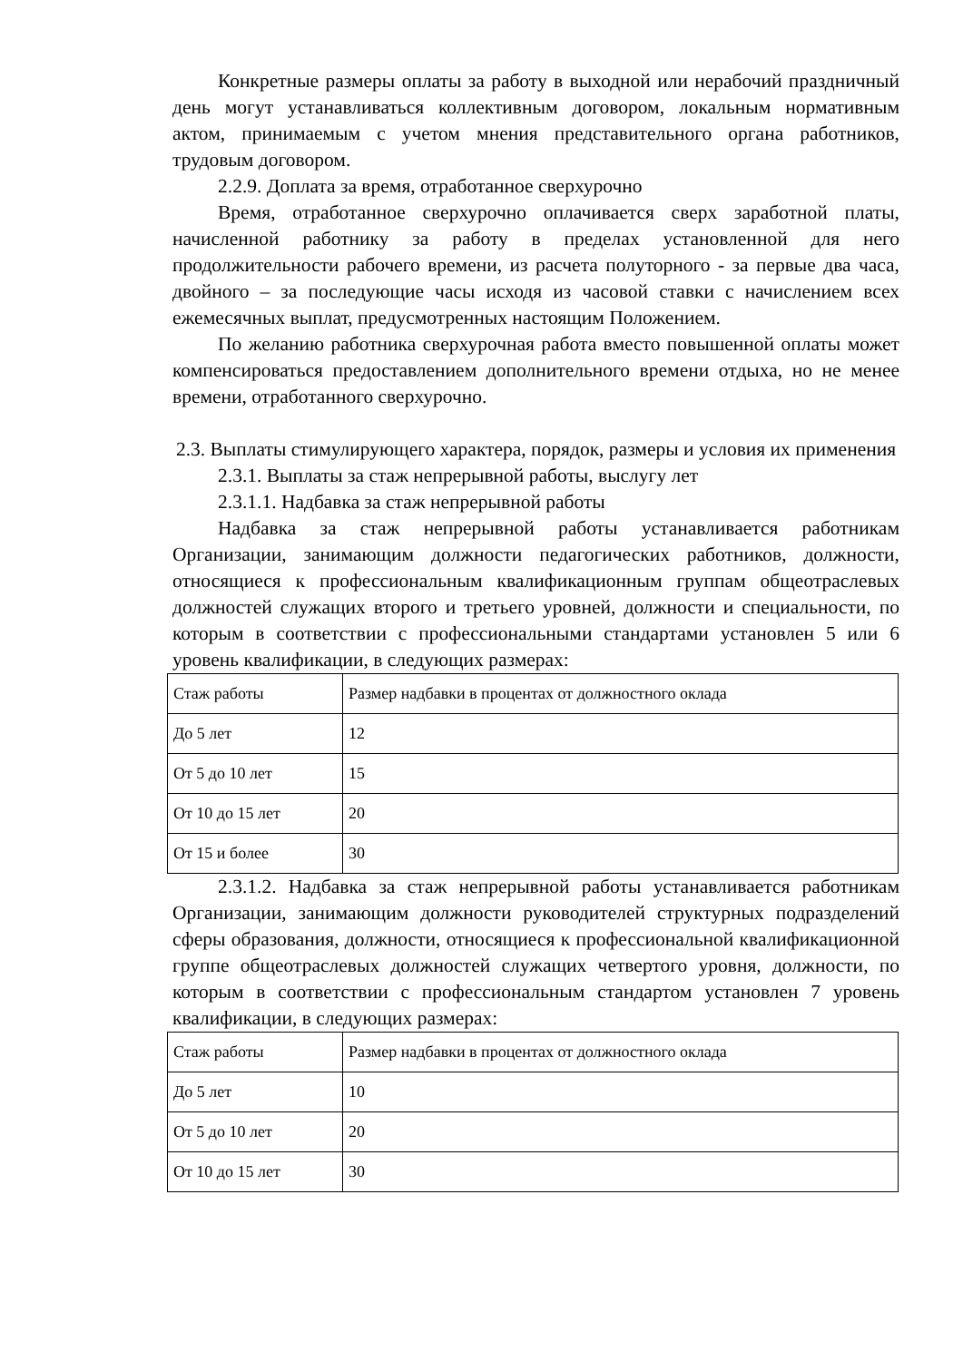Конкретные размеры оплаты за работу в выходной или нерабочий праздничный день могут устанавливаться коллективным договором, локальным нормативным актом, принимаемым с учетом мнения представительного органа работников, трудовым договором.
2.2.9. Доплата за время, отработанное сверхурочно
Время, отработанное сверхурочно оплачивается сверх заработной платы, начисленной работнику за работу в пределах установленной для него продолжительности рабочего времени, из расчета полуторного - за первые два часа, двойного – за последующие часы исходя из часовой ставки с начислением всех ежемесячных выплат, предусмотренных настоящим Положением.
По желанию работника сверхурочная работа вместо повышенной оплаты может компенсироваться предоставлением дополнительного времени отдыха, но не менее времени, отработанного сверхурочно.
2.3. Выплаты стимулирующего характера, порядок, размеры и условия их применения
2.3.1. Выплаты за стаж непрерывной работы, выслугу лет
2.3.1.1. Надбавка за стаж непрерывной работы
Надбавка за стаж непрерывной работы устанавливается работникам Организации, занимающим должности педагогических работников, должности, относящиеся к профессиональным квалификационным группам общеотраслевых должностей служащих второго и третьего уровней, должности и специальности, по которым в соответствии с профессиональными стандартами установлен 5 или 6 уровень квалификации, в следующих размерах:
| Стаж работы | Размер надбавки в процентах от должностного оклада |
| До 5 лет | 12 |
| От 5 до 10 лет | 15 |
| От 10 до 15 лет | 20 |
| От 15 и более | 30 |
2.3.1.2. Надбавка за стаж непрерывной работы устанавливается работникам Организации, занимающим должности руководителей структурных подразделений сферы образования, должности, относящиеся к профессиональной квалификационной группе общеотраслевых должностей служащих четвертого уровня, должности, по которым в соответствии с профессиональным стандартом установлен 7 уровень квалификации, в следующих размерах:
| Стаж работы | Размер надбавки в процентах от должностного оклада |
| До 5 лет | 10 |
| От 5 до 10 лет | 20 |
| От 10 до 15 лет | 30 |